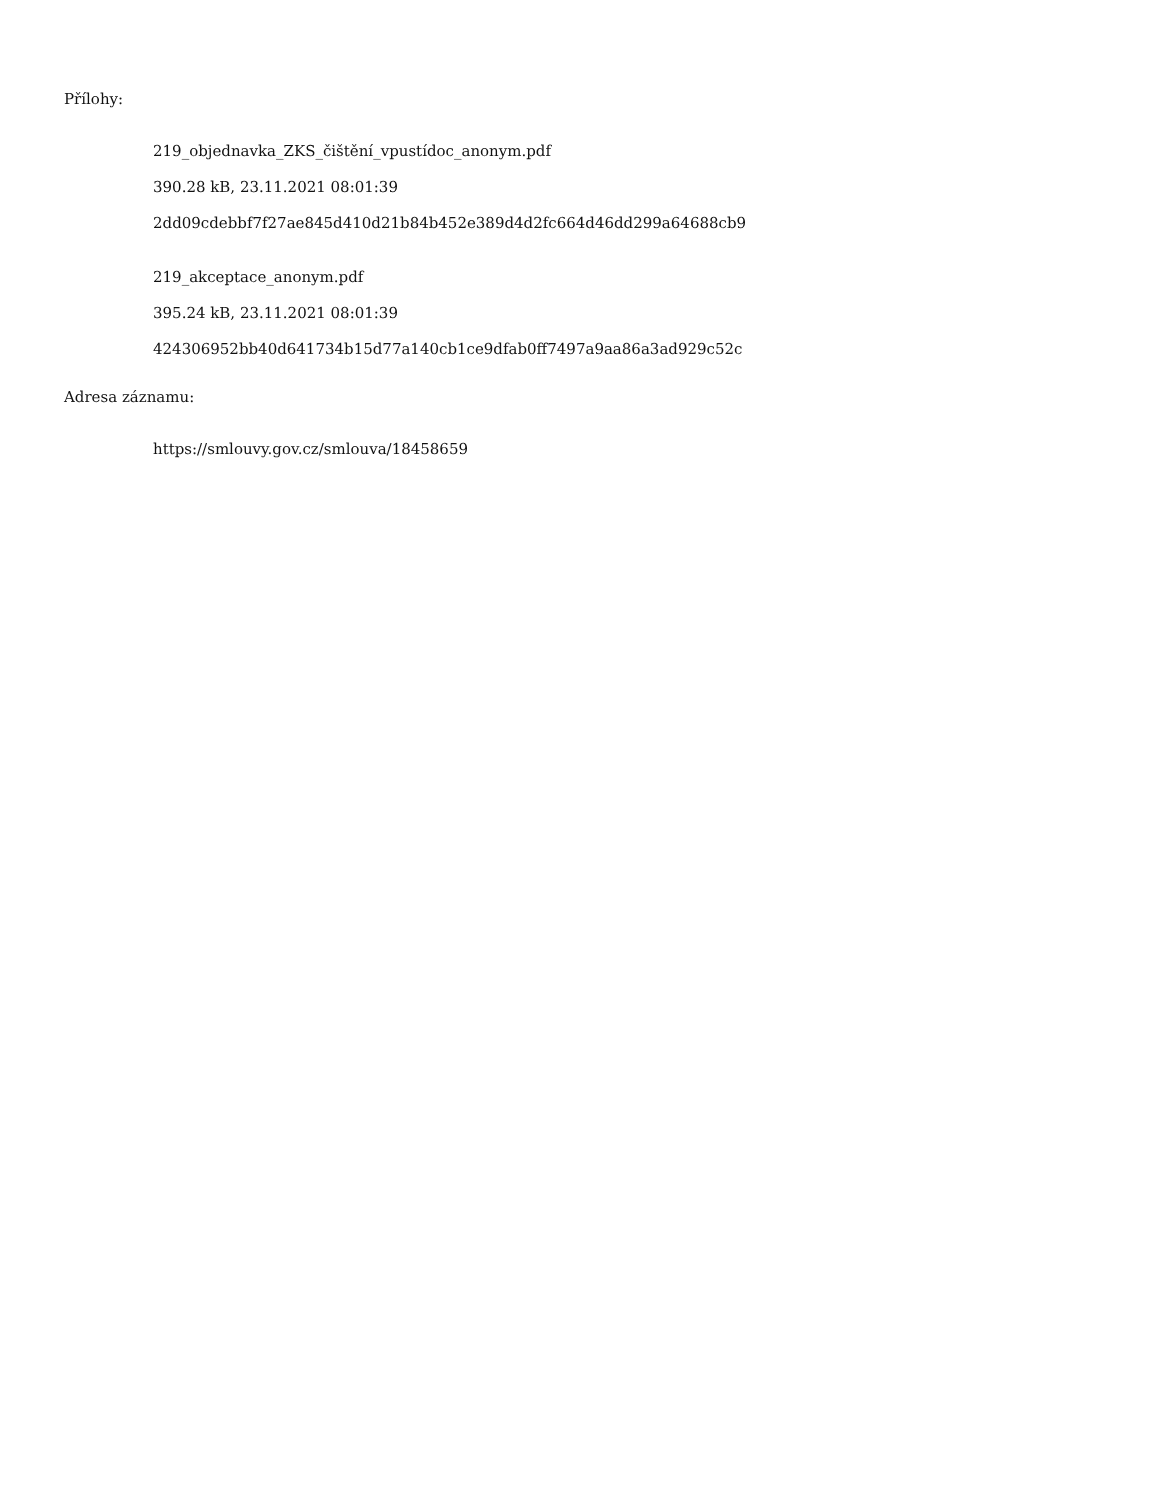Přílohy:
219_objednavka_ZKS_čištění_vpustídoc_anonym.pdf
390.28 kB, 23.11.2021 08:01:39
2dd09cdebbf7f27ae845d410d21b84b452e389d4d2fc664d46dd299a64688cb9
219_akceptace_anonym.pdf
395.24 kB, 23.11.2021 08:01:39
424306952bb40d641734b15d77a140cb1ce9dfab0ff7497a9aa86a3ad929c52c
Adresa záznamu:
https://smlouvy.gov.cz/smlouva/18458659